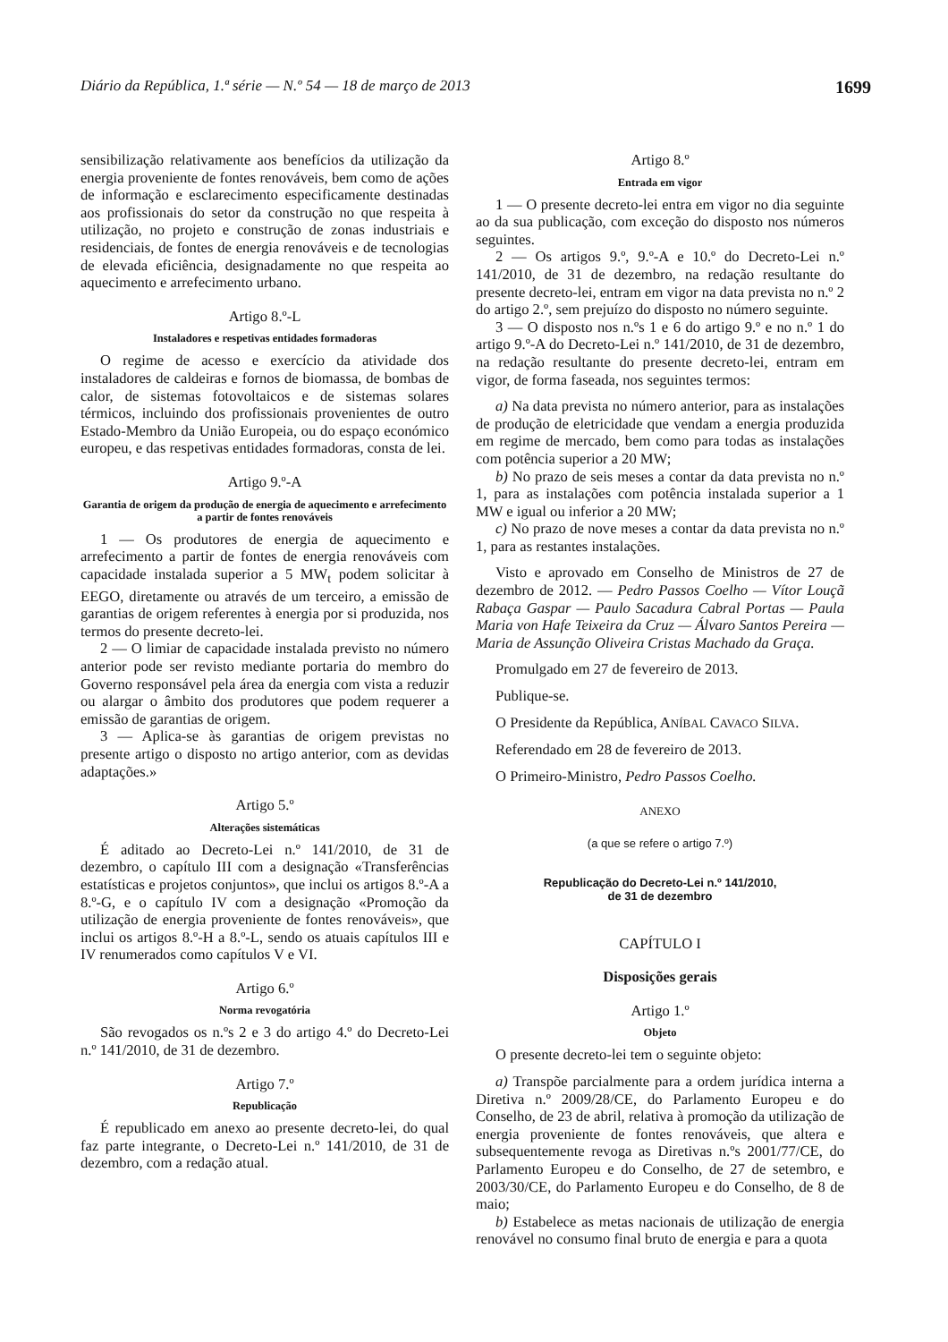Diário da República, 1.ª série — N.º 54 — 18 de março de 2013 1699
sensibilização relativamente aos benefícios da utilização da energia proveniente de fontes renováveis, bem como de ações de informação e esclarecimento especificamente destinadas aos profissionais do setor da construção no que respeita à utilização, no projeto e construção de zonas industriais e residenciais, de fontes de energia renováveis e de tecnologias de elevada eficiência, designadamente no que respeita ao aquecimento e arrefecimento urbano.
Artigo 8.º-L
Instaladores e respetivas entidades formadoras
O regime de acesso e exercício da atividade dos instaladores de caldeiras e fornos de biomassa, de bombas de calor, de sistemas fotovoltaicos e de sistemas solares térmicos, incluindo dos profissionais provenientes de outro Estado-Membro da União Europeia, ou do espaço económico europeu, e das respetivas entidades formadoras, consta de lei.
Artigo 9.º-A
Garantia de origem da produção de energia de aquecimento e arrefecimento a partir de fontes renováveis
1 — Os produtores de energia de aquecimento e arrefecimento a partir de fontes de energia renováveis com capacidade instalada superior a 5 MW<sub>t</sub> podem solicitar à EEGO, diretamente ou através de um terceiro, a emissão de garantias de origem referentes à energia por si produzida, nos termos do presente decreto-lei.
2 — O limiar de capacidade instalada previsto no número anterior pode ser revisto mediante portaria do membro do Governo responsável pela área da energia com vista a reduzir ou alargar o âmbito dos produtores que podem requerer a emissão de garantias de origem.
3 — Aplica-se às garantias de origem previstas no presente artigo o disposto no artigo anterior, com as devidas adaptações.»
Artigo 5.º
Alterações sistemáticas
É aditado ao Decreto-Lei n.º 141/2010, de 31 de dezembro, o capítulo III com a designação «Transferências estatísticas e projetos conjuntos», que inclui os artigos 8.º-A a 8.º-G, e o capítulo IV com a designação «Promoção da utilização de energia proveniente de fontes renováveis», que inclui os artigos 8.º-H a 8.º-L, sendo os atuais capítulos III e IV renumerados como capítulos V e VI.
Artigo 6.º
Norma revogatória
São revogados os n.ºs 2 e 3 do artigo 4.º do Decreto-Lei n.º 141/2010, de 31 de dezembro.
Artigo 7.º
Republicação
É republicado em anexo ao presente decreto-lei, do qual faz parte integrante, o Decreto-Lei n.º 141/2010, de 31 de dezembro, com a redação atual.
Artigo 8.º
Entrada em vigor
1 — O presente decreto-lei entra em vigor no dia seguinte ao da sua publicação, com exceção do disposto nos números seguintes.
2 — Os artigos 9.º, 9.º-A e 10.º do Decreto-Lei n.º 141/2010, de 31 de dezembro, na redação resultante do presente decreto-lei, entram em vigor na data prevista no n.º 2 do artigo 2.º, sem prejuízo do disposto no número seguinte.
3 — O disposto nos n.ºs 1 e 6 do artigo 9.º e no n.º 1 do artigo 9.º-A do Decreto-Lei n.º 141/2010, de 31 de dezembro, na redação resultante do presente decreto-lei, entram em vigor, de forma faseada, nos seguintes termos:
a) Na data prevista no número anterior, para as instalações de produção de eletricidade que vendam a energia produzida em regime de mercado, bem como para todas as instalações com potência superior a 20 MW;
b) No prazo de seis meses a contar da data prevista no n.º 1, para as instalações com potência instalada superior a 1 MW e igual ou inferior a 20 MW;
c) No prazo de nove meses a contar da data prevista no n.º 1, para as restantes instalações.
Visto e aprovado em Conselho de Ministros de 27 de dezembro de 2012. — Pedro Passos Coelho — Vítor Louçã Rabaça Gaspar — Paulo Sacadura Cabral Portas — Paula Maria von Hafe Teixeira da Cruz — Álvaro Santos Pereira — Maria de Assunção Oliveira Cristas Machado da Graça.
Promulgado em 27 de fevereiro de 2013.
Publique-se.
O Presidente da República, ANÍBAL CAVACO SILVA.
Referendado em 28 de fevereiro de 2013.
O Primeiro-Ministro, Pedro Passos Coelho.
ANEXO
(a que se refere o artigo 7.º)
Republicação do Decreto-Lei n.º 141/2010,
de 31 de dezembro
CAPÍTULO I
Disposições gerais
Artigo 1.º
Objeto
O presente decreto-lei tem o seguinte objeto:
a) Transpõe parcialmente para a ordem jurídica interna a Diretiva n.º 2009/28/CE, do Parlamento Europeu e do Conselho, de 23 de abril, relativa à promoção da utilização de energia proveniente de fontes renováveis, que altera e subsequentemente revoga as Diretivas n.ºs 2001/77/CE, do Parlamento Europeu e do Conselho, de 27 de setembro, e 2003/30/CE, do Parlamento Europeu e do Conselho, de 8 de maio;
b) Estabelece as metas nacionais de utilização de energia renovável no consumo final bruto de energia e para a quota